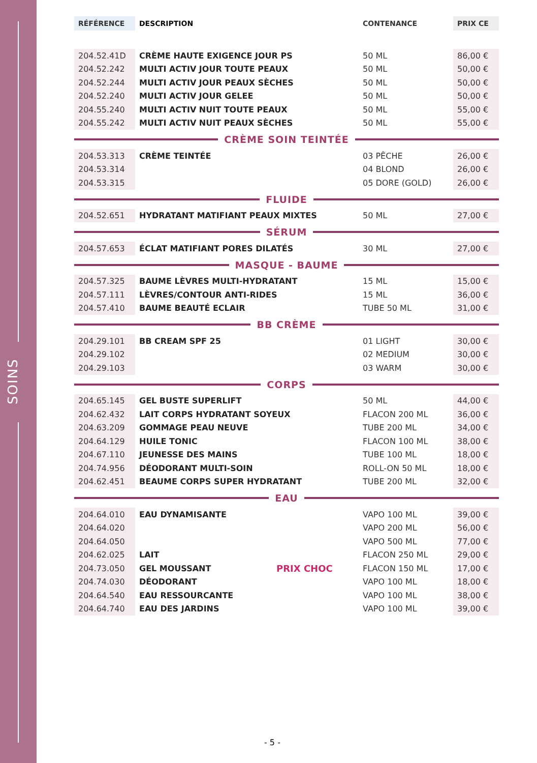SOINS
| RÉFÉRENCE | DESCRIPTION | CONTENANCE | PRIX CE |
| --- | --- | --- | --- |
| 204.52.41D | CRÈME HAUTE EXIGENCE JOUR PS | 50 ML | 86,00 € |
| 204.52.242 | MULTI ACTIV JOUR TOUTE PEAUX | 50 ML | 50,00 € |
| 204.52.244 | MULTI ACTIV JOUR PEAUX SÈCHES | 50 ML | 50,00 € |
| 204.52.240 | MULTI ACTIV JOUR GELEE | 50 ML | 50,00 € |
| 204.55.240 | MULTI ACTIV NUIT TOUTE PEAUX | 50 ML | 55,00 € |
| 204.55.242 | MULTI ACTIV NUIT PEAUX SÈCHES | 50 ML | 55,00 € |
CRÈME SOIN TEINTÉE
| 204.53.313 | CRÈME TEINTÉE | 03 PÊCHE | 26,00 € |
| 204.53.314 | | 04 BLOND | 26,00 € |
| 204.53.315 | | 05 DORE (GOLD) | 26,00 € |
FLUIDE
| 204.52.651 | HYDRATANT MATIFIANT PEAUX MIXTES | 50 ML | 27,00 € |
SÉRUM
| 204.57.653 | ÉCLAT MATIFIANT PORES DILATÉS | 30 ML | 27,00 € |
MASQUE - BAUME
| 204.57.325 | BAUME LÈVRES MULTI-HYDRATANT | 15 ML | 15,00 € |
| 204.57.111 | LÈVRES/CONTOUR ANTI-RIDES | 15 ML | 36,00 € |
| 204.57.410 | BAUME BEAUTÉ ECLAIR | TUBE 50 ML | 31,00 € |
BB CRÈME
| 204.29.101 | BB CREAM SPF 25 | 01 LIGHT | 30,00 € |
| 204.29.102 | | 02 MEDIUM | 30,00 € |
| 204.29.103 | | 03 WARM | 30,00 € |
CORPS
| 204.65.145 | GEL BUSTE SUPERLIFT | 50 ML | 44,00 € |
| 204.62.432 | LAIT CORPS HYDRATANT SOYEUX | FLACON 200 ML | 36,00 € |
| 204.63.209 | GOMMAGE PEAU NEUVE | TUBE 200 ML | 34,00 € |
| 204.64.129 | HUILE TONIC | FLACON 100 ML | 38,00 € |
| 204.67.110 | JEUNESSE DES MAINS | TUBE 100 ML | 18,00 € |
| 204.74.956 | DÉODORANT MULTI-SOIN | ROLL-ON 50 ML | 18,00 € |
| 204.62.451 | BEAUME CORPS SUPER HYDRATANT | TUBE 200 ML | 32,00 € |
EAU
| 204.64.010 | EAU DYNAMISANTE | | VAPO 100 ML | 39,00 € |
| 204.64.020 | | | VAPO 200 ML | 56,00 € |
| 204.64.050 | | | VAPO 500 ML | 77,00 € |
| 204.62.025 | LAIT | | FLACON 250 ML | 29,00 € |
| 204.73.050 | GEL MOUSSANT | PRIX CHOC | FLACON 150 ML | 17,00 € |
| 204.74.030 | DÉODORANT | | VAPO 100 ML | 18,00 € |
| 204.64.540 | EAU RESSOURCANTE | | VAPO 100 ML | 38,00 € |
| 204.64.740 | EAU DES JARDINS | | VAPO 100 ML | 39,00 € |
- 5 -